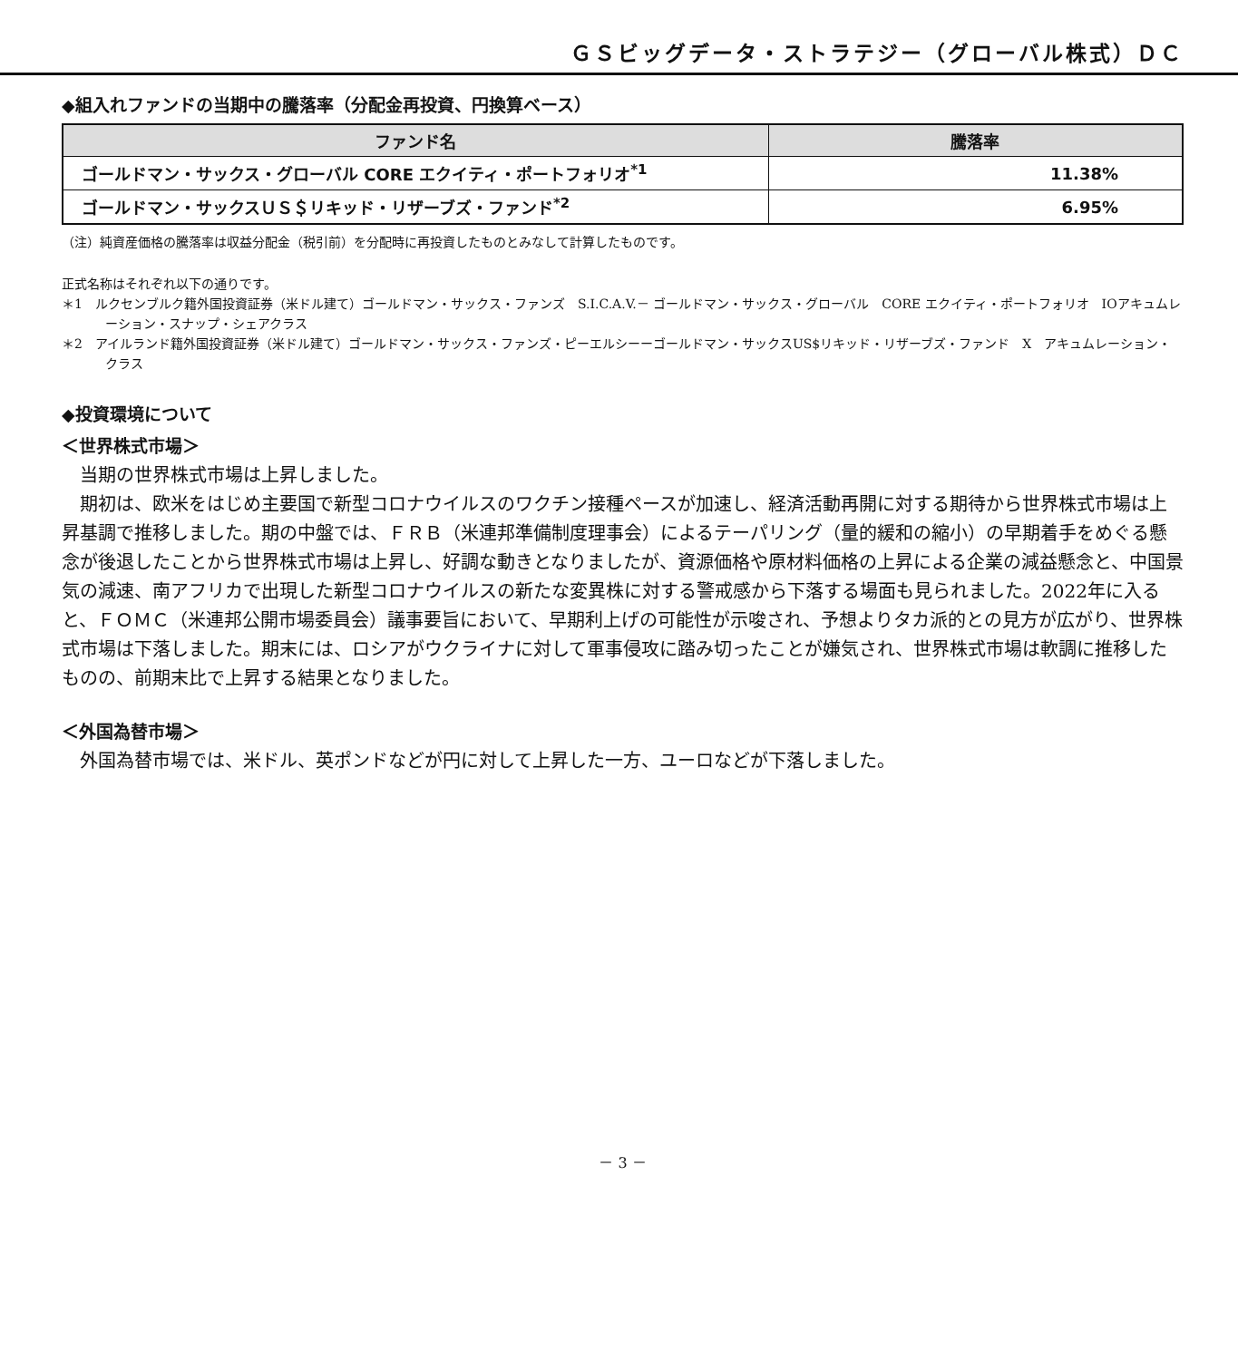ＧＳビッグデータ・ストラテジー（グローバル株式）ＤＣ
◆組入れファンドの当期中の騰落率（分配金再投資、円換算ベース）
| ファンド名 | 騰落率 |
| --- | --- |
| ゴールドマン・サックス・グローバル CORE エクイティ・ポートフォリオ<sup>*1</sup> | 11.38% |
| ゴールドマン・サックスＵＳ＄リキッド・リザーブズ・ファンド<sup>*2</sup> | 6.95% |
（注）純資産価格の騰落率は収益分配金（税引前）を分配時に再投資したものとみなして計算したものです。
正式名称はそれぞれ以下の通りです。
＊1　ルクセンブルク籍外国投資証券（米ドル建て）ゴールドマン・サックス・ファンズ　S.I.C.A.V.－ ゴールドマン・サックス・グローバル　CORE エクイティ・ポートフォリオ　IOアキュムレーション・スナップ・シェアクラス
＊2　アイルランド籍外国投資証券（米ドル建て）ゴールドマン・サックス・ファンズ・ピーエルシーーゴールドマン・サックスUS$リキッド・リザーブズ・ファンド　X　アキュムレーション・クラス
◆投資環境について
＜世界株式市場＞
　当期の世界株式市場は上昇しました。
　期初は、欧米をはじめ主要国で新型コロナウイルスのワクチン接種ペースが加速し、経済活動再開に対する期待から世界株式市場は上昇基調で推移しました。期の中盤では、ＦＲＢ（米連邦準備制度理事会）によるテーパリング（量的緩和の縮小）の早期着手をめぐる懸念が後退したことから世界株式市場は上昇し、好調な動きとなりましたが、資源価格や原材料価格の上昇による企業の減益懸念と、中国景気の減速、南アフリカで出現した新型コロナウイルスの新たな変異株に対する警戒感から下落する場面も見られました。2022年に入ると、ＦＯＭＣ（米連邦公開市場委員会）議事要旨において、早期利上げの可能性が示唆され、予想よりタカ派的との見方が広がり、世界株式市場は下落しました。期末には、ロシアがウクライナに対して軍事侵攻に踏み切ったことが嫌気され、世界株式市場は軟調に推移したものの、前期末比で上昇する結果となりました。
＜外国為替市場＞
　外国為替市場では、米ドル、英ポンドなどが円に対して上昇した一方、ユーロなどが下落しました。
－ 3 －